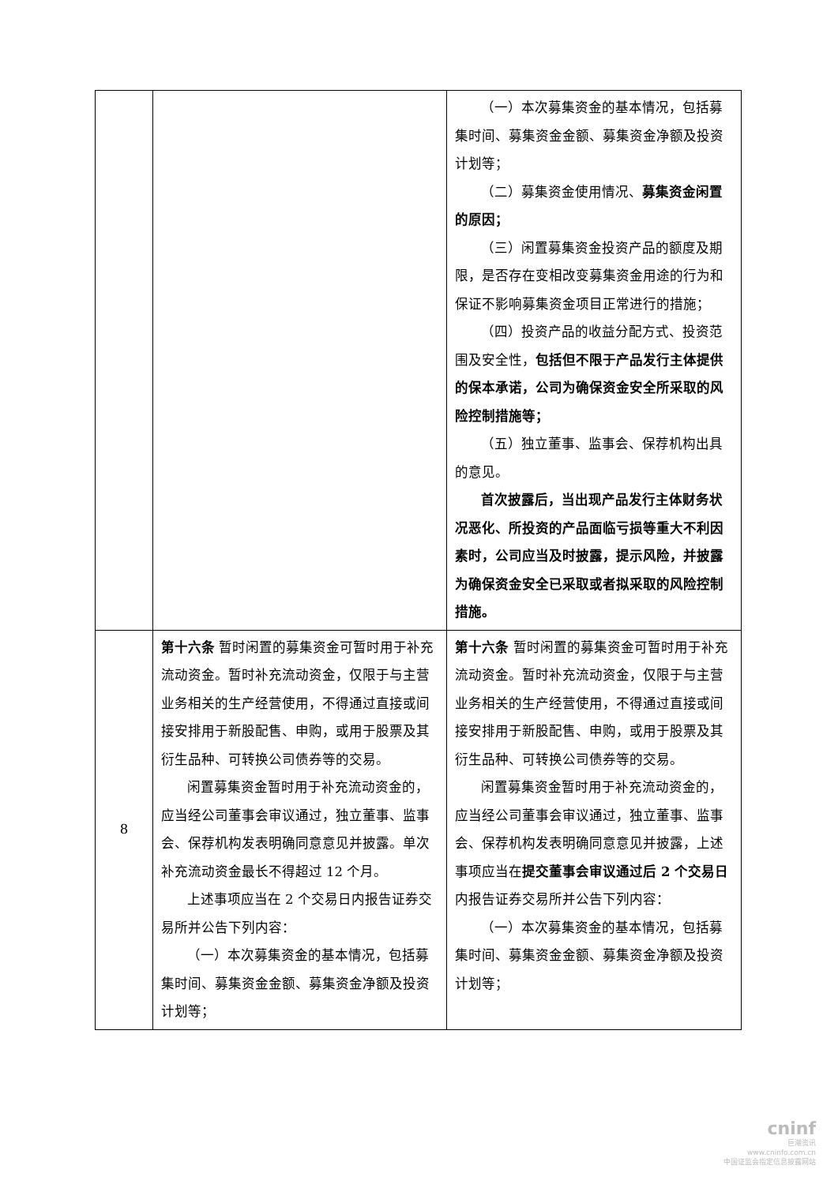| | | （一）本次募集资金的基本情况，包括募集时间、募集资金金额、募集资金净额及投资计划等； （二）募集资金使用情况、 募集资金闲置的原因； （三）闲置募集资金投资产品的额度及期限，是否存在变相改变募集资金用途的行为和保证不影响募集资金项目正常进行的措施； （四）投资产品的收益分配方式、投资范围及安全性， 包括但不限于产品发行主体提供的保本承诺，公司为确保资金安全所采取的风险控制措施等； （五）独立董事、监事会、保荐机构出具的意见。 首次披露后，当出现产品发行主体财务状况恶化、所投资的产品面临亏损等重大不利因素时，公司应当及时披露，提示风险，并披露为确保资金安全已采取或者拟采取的风险控制措施。 |
| 8 | 第十六条 暂时闲置的募集资金可暂时用于补充流动资金。暂时补充流动资金，仅限于与主营业务相关的生产经营使用，不得通过直接或间接安排用于新股配售、申购，或用于股票及其衍生品种、可转换公司债券等的交易。 闲置募集资金暂时用于补充流动资金的，应当经公司董事会审议通过，独立董事、监事会、保荐机构发表明确同意意见并披露。单次补充流动资金最长不得超过 12 个月。 上述事项应当在 2 个交易日内报告证券交易所并公告下列内容： （一）本次募集资金的基本情况，包括募集时间、募集资金金额、募集资金净额及投资计划等； | 第十六条 暂时闲置的募集资金可暂时用于补充流动资金。暂时补充流动资金，仅限于与主营业务相关的生产经营使用，不得通过直接或间接安排用于新股配售、申购，或用于股票及其衍生品种、可转换公司债券等的交易。 闲置募集资金暂时用于补充流动资金的，应当经公司董事会审议通过，独立董事、监事会、保荐机构发表明确同意意见并披露，上述事项应当在 提交董事会审议通过后 2 个交易日 内报告证券交易所并公告下列内容： （一）本次募集资金的基本情况，包括募集时间、募集资金金额、募集资金净额及投资计划等； |
cninf
巨潮资讯
www.cninfo.com.cn
中国证监会指定信息披露网站